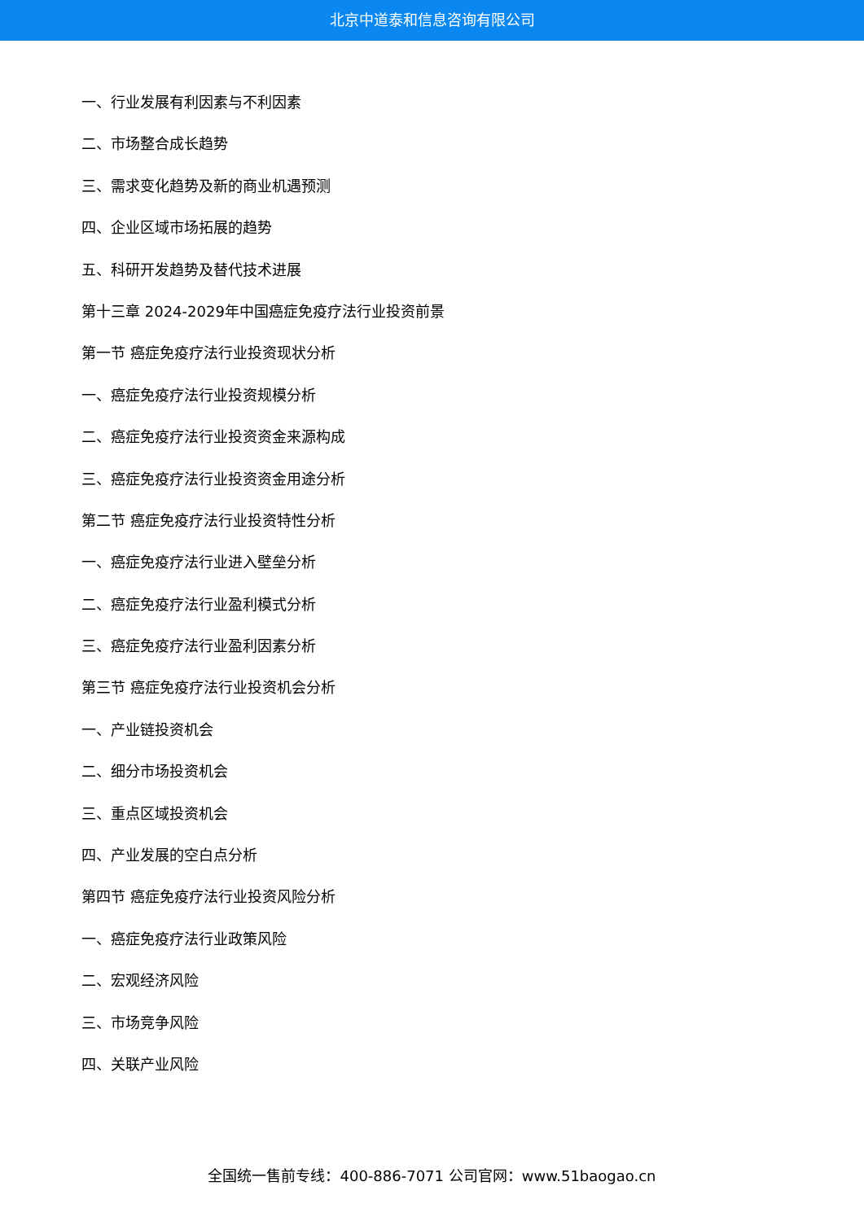北京中道泰和信息咨询有限公司
一、行业发展有利因素与不利因素
二、市场整合成长趋势
三、需求变化趋势及新的商业机遇预测
四、企业区域市场拓展的趋势
五、科研开发趋势及替代技术进展
第十三章 2024-2029年中国癌症免疫疗法行业投资前景
第一节 癌症免疫疗法行业投资现状分析
一、癌症免疫疗法行业投资规模分析
二、癌症免疫疗法行业投资资金来源构成
三、癌症免疫疗法行业投资资金用途分析
第二节 癌症免疫疗法行业投资特性分析
一、癌症免疫疗法行业进入壁垒分析
二、癌症免疫疗法行业盈利模式分析
三、癌症免疫疗法行业盈利因素分析
第三节 癌症免疫疗法行业投资机会分析
一、产业链投资机会
二、细分市场投资机会
三、重点区域投资机会
四、产业发展的空白点分析
第四节 癌症免疫疗法行业投资风险分析
一、癌症免疫疗法行业政策风险
二、宏观经济风险
三、市场竞争风险
四、关联产业风险
全国统一售前专线：400-886-7071 公司官网：www.51baogao.cn